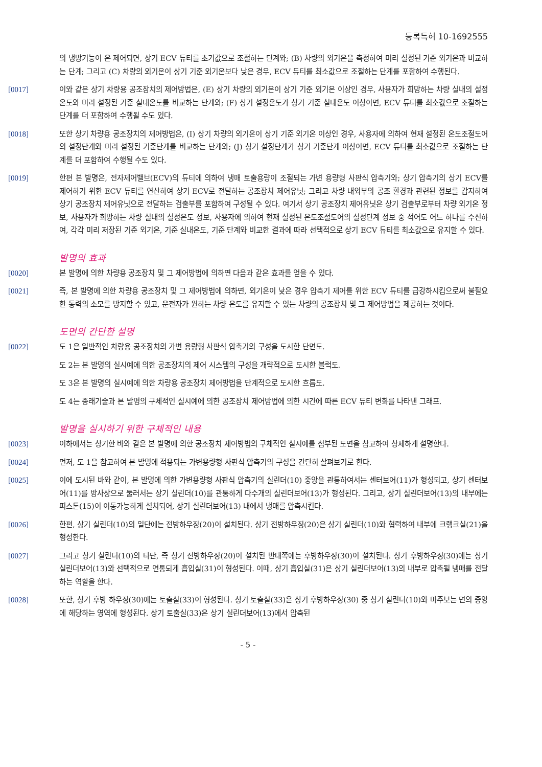등록특허 10-1692555
의 냉방기능이 온 제어되면, 상기 ECV 듀티를 초기값으로 조절하는 단계와; (B) 차량의 외기온을 측정하여 미리 설정된 기준 외기온과 비교하는 단계; 그리고 (C) 차량의 외기온이 상기 기준 외기온보다 낮은 경우, ECV 듀티를 최소값으로 조절하는 단계를 포함하여 수행된다.
[0017] 이와 같은 상기 차량용 공조장치의 제어방법은, (E) 상기 차량의 외기온이 상기 기준 외기온 이상인 경우, 사용자가 희망하는 차량 실내의 설정온도와 미리 설정된 기준 실내온도를 비교하는 단계와; (F) 상기 설정온도가 상기 기준 실내온도 이상이면, ECV 듀티를 최소값으로 조절하는 단계를 더 포함하여 수행될 수도 있다.
[0018] 또한 상기 차량용 공조장치의 제어방법은, (I) 상기 차량의 외기온이 상기 기준 외기온 이상인 경우, 사용자에 의하여 현재 설정된 온도조절도어의 설정단계와 미리 설정된 기준단계를 비교하는 단계와; (J) 상기 설정단계가 상기 기준단계 이상이면, ECV 듀티를 최소값으로 조절하는 단계를 더 포함하여 수행될 수도 있다.
[0019] 한편 본 발명은, 전자제어밸브(ECV)의 듀티에 의하여 냉매 토출용량이 조절되는 가변 용량형 사판식 압축기와; 상기 압축기의 상기 ECV를 제어하기 위한 ECV 듀티를 연산하여 상기 ECV로 전달하는 공조장치 제어유닛; 그리고 차량 내외부의 공조 환경과 관련된 정보를 감지하여 상기 공조장치 제어유닛으로 전달하는 검출부를 포함하여 구성될 수 있다. 여기서 상기 공조장치 제어유닛은 상기 검출부로부터 차량 외기온 정보, 사용자가 희망하는 차량 실내의 설정온도 정보, 사용자에 의하여 현재 설정된 온도조절도어의 설정단계 정보 중 적어도 어느 하나를 수신하여, 각각 미리 저장된 기준 외기온, 기준 실내온도, 기준 단계와 비교한 결과에 따라 선택적으로 상기 ECV 듀티를 최소값으로 유지할 수 있다.
발명의 효과
[0020] 본 발명에 의한 차량용 공조장치 및 그 제어방법에 의하면 다음과 같은 효과를 얻을 수 있다.
[0021] 즉, 본 발명에 의한 차량용 공조장치 및 그 제어방법에 의하면, 외기온이 낮은 경우 압축기 제어를 위한 ECV 듀티를 급강하시킴으로써 불필요한 동력의 소모를 방지할 수 있고, 운전자가 원하는 차량 온도를 유지할 수 있는 차량의 공조장치 및 그 제어방법을 제공하는 것이다.
도면의 간단한 설명
[0022] 도 1은 일반적인 차량용 공조장치의 가변 용량형 사판식 압축기의 구성을 도시한 단면도.
도 2는 본 발명의 실시예에 의한 공조장치의 제어 시스템의 구성을 개략적으로 도시한 블럭도.
도 3은 본 발명의 실시예에 의한 차량용 공조장치 제어방법을 단계적으로 도시한 흐름도.
도 4는 종래기술과 본 발명의 구체적인 실시예에 의한 공조장치 제어방법에 의한 시간에 따른 ECV 듀티 변화를 나타낸 그래프.
발명을 실시하기 위한 구체적인 내용
[0023] 이하에서는 상기한 바와 같은 본 발명에 의한 공조장치 제어방법의 구체적인 실시예를 첨부된 도면을 참고하여 상세하게 설명한다.
[0024] 먼저, 도 1을 참고하여 본 발명에 적용되는 가변용량형 사판식 압축기의 구성을 간단히 살펴보기로 한다.
[0025] 이에 도시된 바와 같이, 본 발명에 의한 가변용량형 사판식 압축기의 실린더(10) 중앙을 관통하여서는 센터보어(11)가 형성되고, 상기 센터보어(11)를 방사상으로 둘러서는 상기 실린더(10)를 관통하게 다수개의 실린더보어(13)가 형성된다. 그리고, 상기 실린더보어(13)의 내부에는 피스톤(15)이 이동가능하게 설치되어, 상기 실린더보어(13) 내에서 냉매를 압축시킨다.
[0026] 한편, 상기 실린더(10)의 일단에는 전방하우징(20)이 설치된다. 상기 전방하우징(20)은 상기 실린더(10)와 협력하여 내부에 크랭크실(21)을 형성한다.
[0027] 그리고 상기 실린더(10)의 타단, 즉 상기 전방하우징(20)이 설치된 반대쪽에는 후방하우징(30)이 설치된다. 상기 후방하우징(30)에는 상기 실린더보어(13)와 선택적으로 연통되게 흡입실(31)이 형성된다. 이때, 상기 흡입실(31)은 상기 실린더보어(13)의 내부로 압축될 냉매를 전달하는 역할을 한다.
[0028] 또한, 상기 후방 하우징(30)에는 토출실(33)이 형성된다. 상기 토출실(33)은 상기 후방하우징(30) 중 상기 실린더(10)와 마주보는 면의 중앙에 해당하는 영역에 형성된다. 상기 토출실(33)은 상기 실린더보어(13)에서 압축된
- 5 -